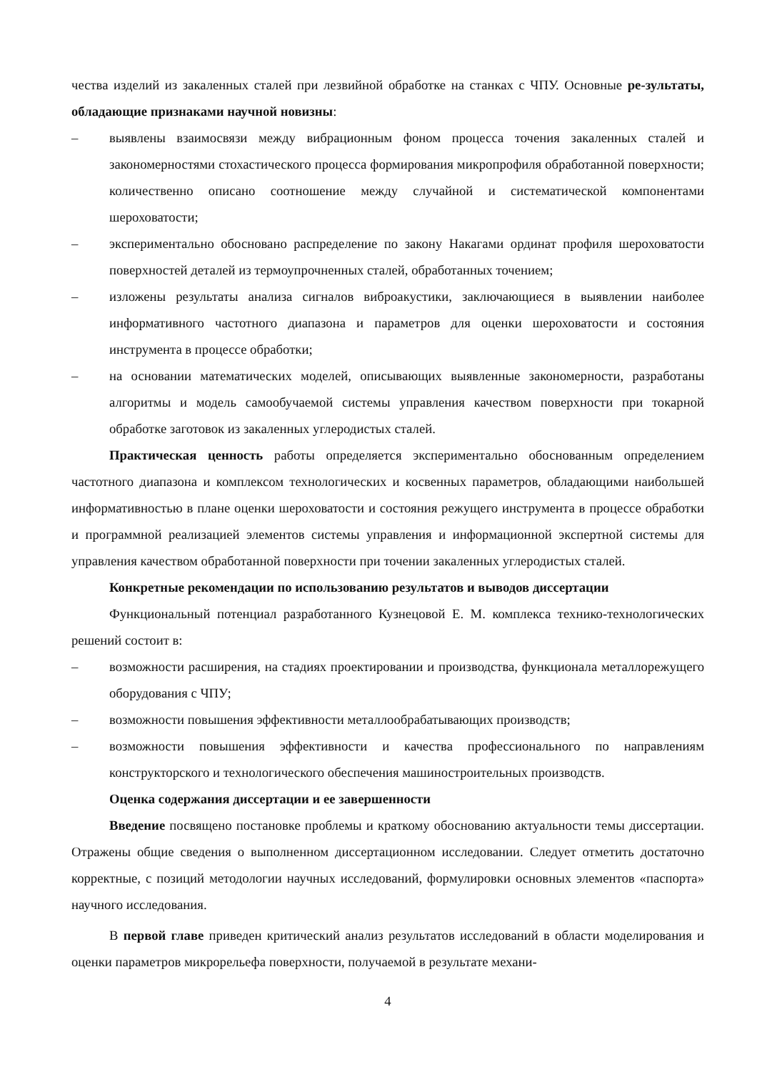чества изделий из закаленных сталей при лезвийной обработке на станках с ЧПУ. Основные ре-зультаты, обладающие признаками научной новизны:
– выявлены взаимосвязи между вибрационным фоном процесса точения закаленных сталей и закономерностями стохастического процесса формирования микропрофиля обработанной поверхности; количественно описано соотношение между случайной и систематической компонентами шероховатости;
– экспериментально обосновано распределение по закону Накагами ординат профиля шероховатости поверхностей деталей из термоупрочненных сталей, обработанных точением;
– изложены результаты анализа сигналов виброакустики, заключающиеся в выявлении наиболее информативного частотного диапазона и параметров для оценки шероховатости и состояния инструмента в процессе обработки;
– на основании математических моделей, описывающих выявленные закономерности, разработаны алгоритмы и модель самообучаемой системы управления качеством поверхности при токарной обработке заготовок из закаленных углеродистых сталей.
Практическая ценность работы определяется экспериментально обоснованным определением частотного диапазона и комплексом технологических и косвенных параметров, обладающими наибольшей информативностью в плане оценки шероховатости и состояния режущего инструмента в процессе обработки и программной реализацией элементов системы управления и информационной экспертной системы для управления качеством обработанной поверхности при точении закаленных углеродистых сталей.
Конкретные рекомендации по использованию результатов и выводов диссертации
Функциональный потенциал разработанного Кузнецовой Е. М. комплекса технико-технологических решений состоит в:
– возможности расширения, на стадиях проектировании и производства, функционала металлорежущего оборудования с ЧПУ;
– возможности повышения эффективности металлообрабатывающих производств;
– возможности повышения эффективности и качества профессионального по направлениям конструкторского и технологического обеспечения машиностроительных производств.
Оценка содержания диссертации и ее завершенности
Введение посвящено постановке проблемы и краткому обоснованию актуальности темы диссертации. Отражены общие сведения о выполненном диссертационном исследовании. Следует отметить достаточно корректные, с позиций методологии научных исследований, формулировки основных элементов «паспорта» научного исследования.
В первой главе приведен критический анализ результатов исследований в области моделирования и оценки параметров микрорельефа поверхности, получаемой в результате механи-
4